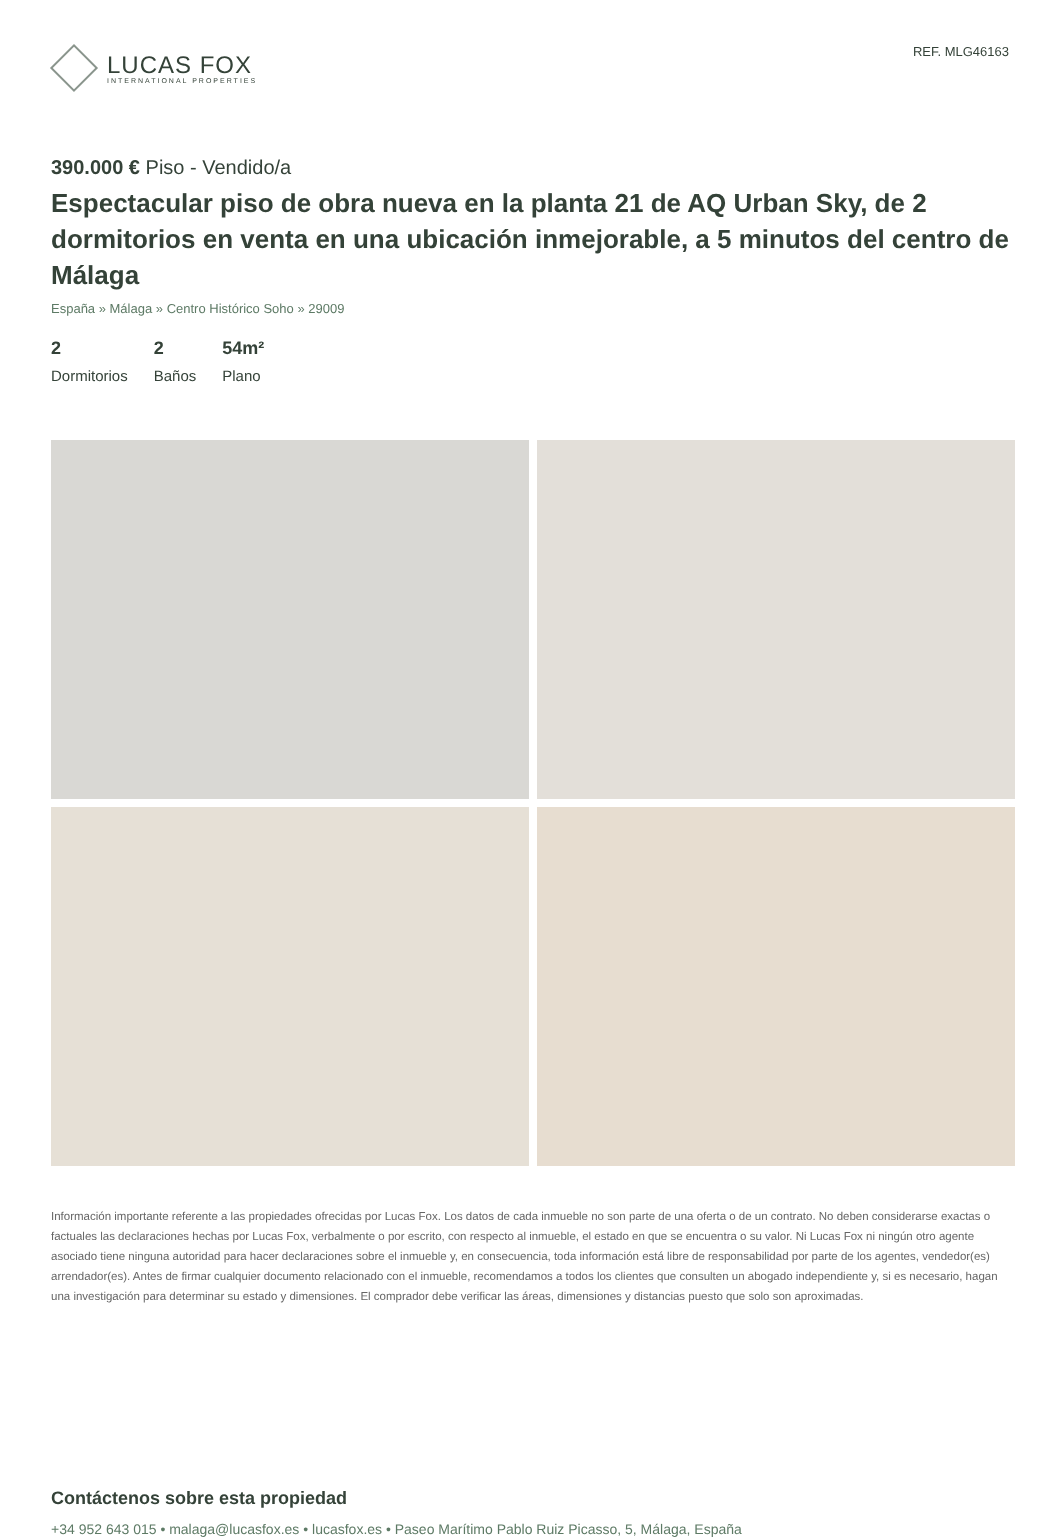LUCAS FOX
INTERNATIONAL PROPERTIES
REF. MLG46163
390.000 € Piso - Vendido/a
Espectacular piso de obra nueva en la planta 21 de AQ Urban Sky, de 2 dormitorios en venta en una ubicación inmejorable, a 5 minutos del centro de Málaga
España » Málaga » Centro Histórico Soho » 29009
2
Dormitorios
2
Baños
54m²
Plano
Información importante referente a las propiedades ofrecidas por Lucas Fox. Los datos de cada inmueble no son parte de una oferta o de un contrato. No deben considerarse exactas o factuales las declaraciones hechas por Lucas Fox, verbalmente o por escrito, con respecto al inmueble, el estado en que se encuentra o su valor. Ni Lucas Fox ni ningún otro agente asociado tiene ninguna autoridad para hacer declaraciones sobre el inmueble y, en consecuencia, toda información está libre de responsabilidad por parte de los agentes, vendedor(es) arrendador(es). Antes de firmar cualquier documento relacionado con el inmueble, recomendamos a todos los clientes que consulten un abogado independiente y, si es necesario, hagan una investigación para determinar su estado y dimensiones. El comprador debe verificar las áreas, dimensiones y distancias puesto que solo son aproximadas.
Contáctenos sobre esta propiedad
+34 952 643 015 • malaga@lucasfox.es • lucasfox.es • Paseo Marítimo Pablo Ruiz Picasso, 5, Málaga, España